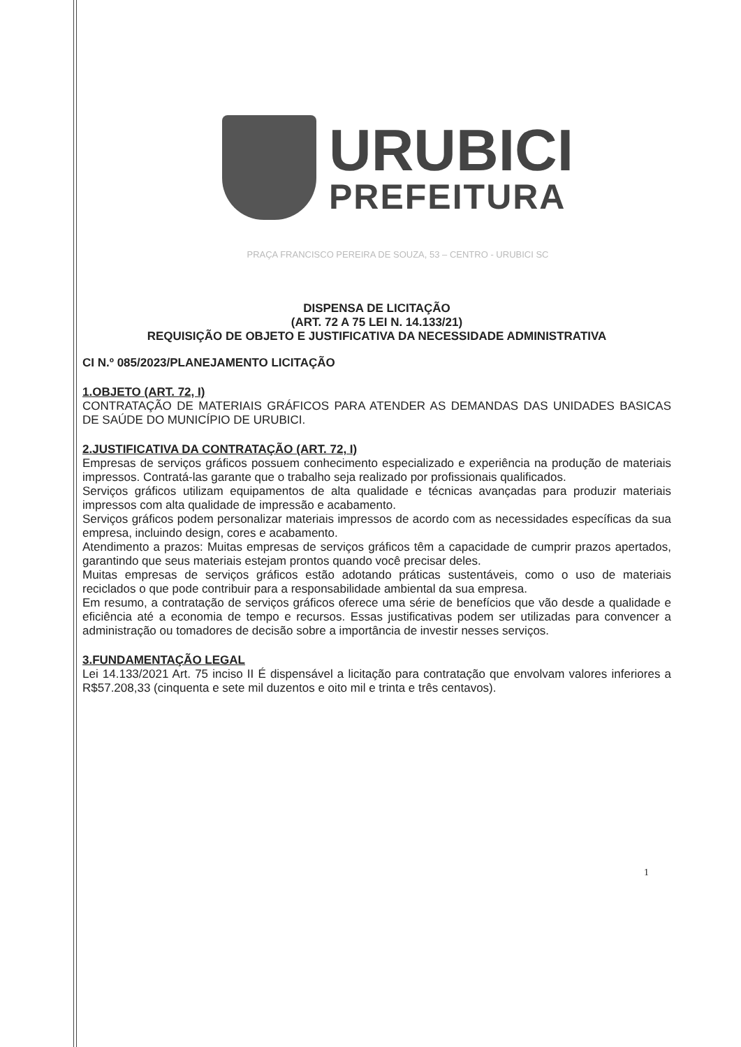URUBICI
PREFEITURA
PRAÇA FRANCISCO PEREIRA DE SOUZA, 53 – CENTRO - URUBICI SC
DISPENSA DE LICITAÇÃO
(ART. 72 A 75 LEI N. 14.133/21)
REQUISIÇÃO DE OBJETO E JUSTIFICATIVA DA NECESSIDADE ADMINISTRATIVA
CI N.º 085/2023/PLANEJAMENTO LICITAÇÃO
1.OBJETO (ART. 72, I)
CONTRATAÇÃO DE MATERIAIS GRÁFICOS PARA ATENDER AS DEMANDAS DAS UNIDADES BASICAS DE SAÚDE DO MUNICÍPIO DE URUBICI.
2.JUSTIFICATIVA DA CONTRATAÇÃO (ART. 72, I)
Empresas de serviços gráficos possuem conhecimento especializado e experiência na produção de materiais impressos. Contratá-las garante que o trabalho seja realizado por profissionais qualificados.
Serviços gráficos utilizam equipamentos de alta qualidade e técnicas avançadas para produzir materiais impressos com alta qualidade de impressão e acabamento.
Serviços gráficos podem personalizar materiais impressos de acordo com as necessidades específicas da sua empresa, incluindo design, cores e acabamento.
Atendimento a prazos: Muitas empresas de serviços gráficos têm a capacidade de cumprir prazos apertados, garantindo que seus materiais estejam prontos quando você precisar deles.
Muitas empresas de serviços gráficos estão adotando práticas sustentáveis, como o uso de materiais reciclados o que pode contribuir para a responsabilidade ambiental da sua empresa.
Em resumo, a contratação de serviços gráficos oferece uma série de benefícios que vão desde a qualidade e eficiência até a economia de tempo e recursos. Essas justificativas podem ser utilizadas para convencer a administração ou tomadores de decisão sobre a importância de investir nesses serviços.
3.FUNDAMENTAÇÃO LEGAL
Lei 14.133/2021 Art. 75 inciso II É dispensável a licitação para contratação que envolvam valores inferiores a R$57.208,33 (cinquenta e sete mil duzentos e oito mil e trinta e três centavos).
1